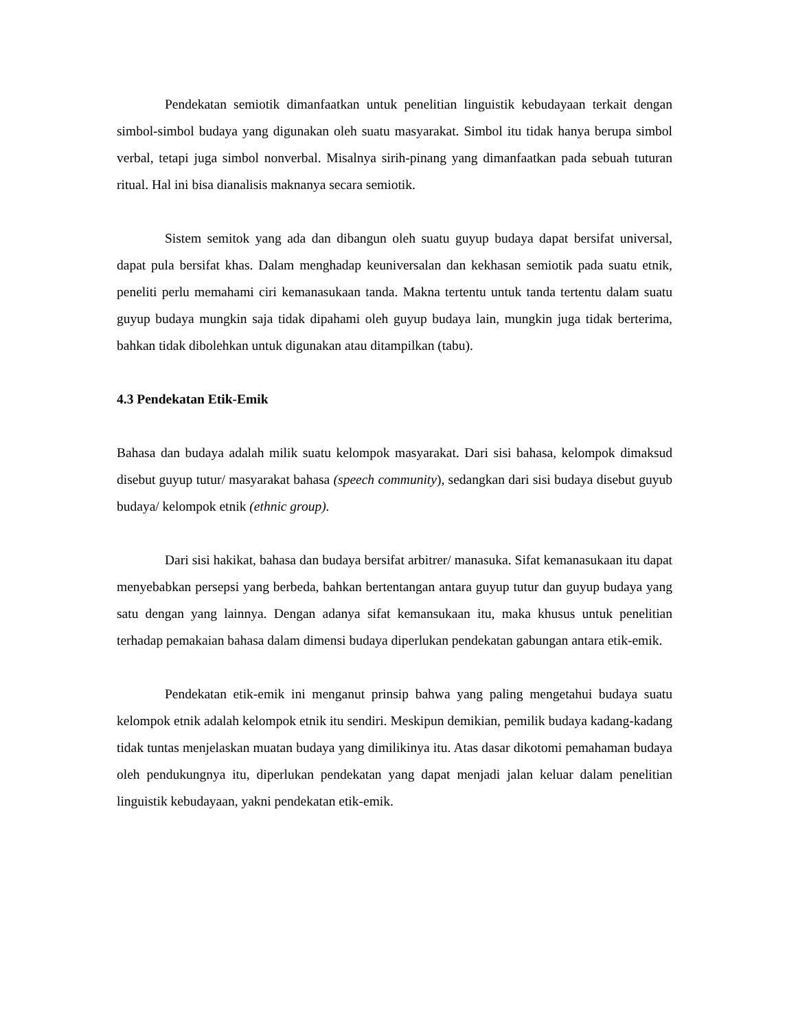Pendekatan semiotik dimanfaatkan untuk penelitian linguistik kebudayaan terkait dengan simbol-simbol budaya yang digunakan oleh suatu masyarakat. Simbol itu tidak hanya berupa simbol verbal, tetapi juga simbol nonverbal. Misalnya sirih-pinang yang dimanfaatkan pada sebuah tuturan ritual. Hal ini bisa dianalisis maknanya secara semiotik.
Sistem semitok yang ada dan dibangun oleh suatu guyup budaya dapat bersifat universal, dapat pula bersifat khas. Dalam menghadap keuniversalan dan kekhasan semiotik pada suatu etnik, peneliti perlu memahami ciri kemanasukaan tanda. Makna tertentu untuk tanda tertentu dalam suatu guyup budaya mungkin saja tidak dipahami oleh guyup budaya lain, mungkin juga tidak berterima, bahkan tidak dibolehkan untuk digunakan atau ditampilkan (tabu).
4.3 Pendekatan Etik-Emik
Bahasa dan budaya adalah milik suatu kelompok masyarakat. Dari sisi bahasa, kelompok dimaksud disebut guyup tutur/ masyarakat bahasa (speech community), sedangkan dari sisi budaya disebut guyub budaya/ kelompok etnik (ethnic group).
Dari sisi hakikat, bahasa dan budaya bersifat arbitrer/ manasuka. Sifat kemanasukaan itu dapat menyebabkan persepsi yang berbeda, bahkan bertentangan antara guyup tutur dan guyup budaya yang satu dengan yang lainnya. Dengan adanya sifat kemansukaan itu, maka khusus untuk penelitian terhadap pemakaian bahasa dalam dimensi budaya diperlukan pendekatan gabungan antara etik-emik.
Pendekatan etik-emik ini menganut prinsip bahwa yang paling mengetahui budaya suatu kelompok etnik adalah kelompok etnik itu sendiri. Meskipun demikian, pemilik budaya kadang-kadang tidak tuntas menjelaskan muatan budaya yang dimilikinya itu. Atas dasar dikotomi pemahaman budaya oleh pendukungnya itu, diperlukan pendekatan yang dapat menjadi jalan keluar dalam penelitian linguistik kebudayaan, yakni pendekatan etik-emik.